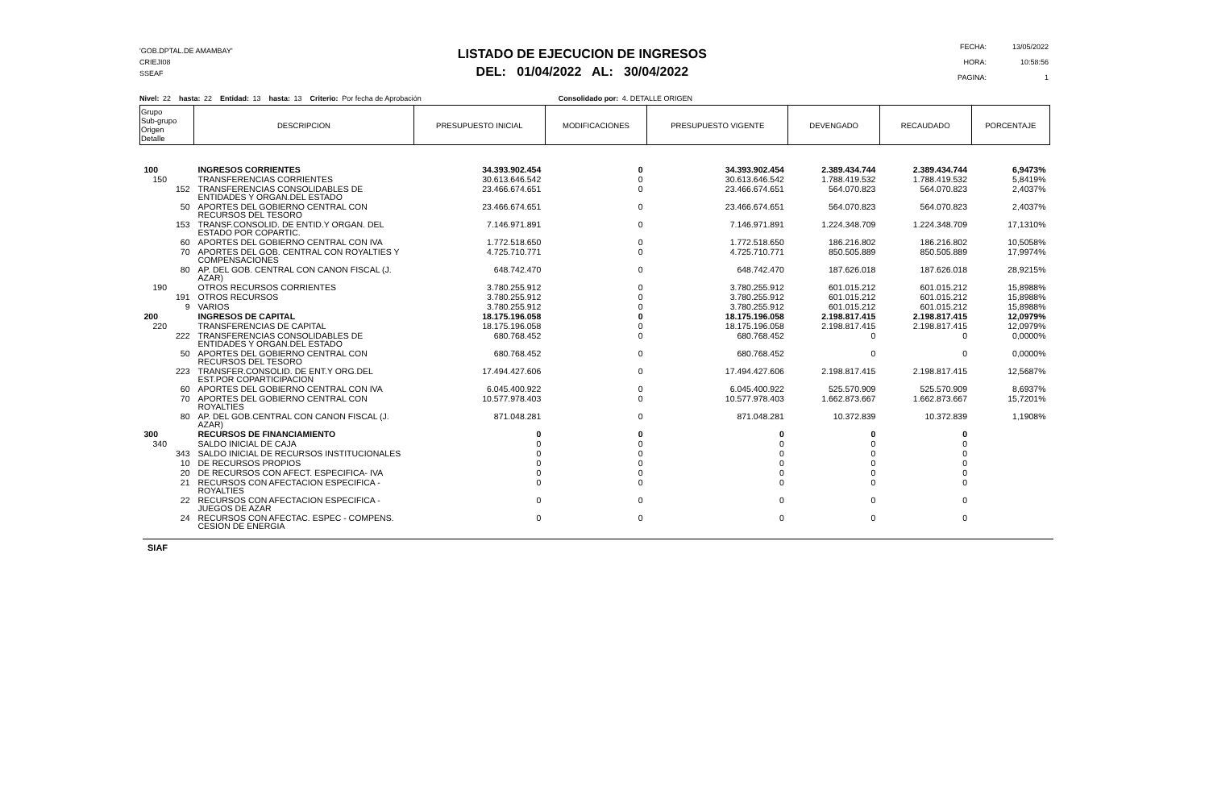'GOB.DPTAL.DE AMAMBAY'
CRIEJI08
SSEAF
LISTADO DE EJECUCION DE INGRESOS
DEL: 01/04/2022 AL: 30/04/2022
| FECHA: | 13/05/2022 |
| HORA: | 10:58:56 |
| PAGINA: | 1 |
Nivel: 22 hasta: 22 Entidad: 13 hasta: 13 Criterio: Por fecha de Aprobación Consolidado por: 4. DETALLE ORIGEN
| Grupo Sub-grupo Origen Detalle | DESCRIPCION | PRESUPUESTO INICIAL | MODIFICACIONES | PRESUPUESTO VIGENTE | DEVENGADO | RECAUDADO | PORCENTAJE |
| --- | --- | --- | --- | --- | --- | --- | --- |
| 100 | INGRESOS CORRIENTES | 34.393.902.454 | 0 | 34.393.902.454 | 2.389.434.744 | 2.389.434.744 | 6,9473% |
| 150 | TRANSFERENCIAS CORRIENTES | 30.613.646.542 | 0 | 30.613.646.542 | 1.788.419.532 | 1.788.419.532 | 5,8419% |
| 152 | TRANSFERENCIAS CONSOLIDABLES DE ENTIDADES Y ORGAN.DEL ESTADO | 23.466.674.651 | 0 | 23.466.674.651 | 564.070.823 | 564.070.823 | 2,4037% |
| 50 | APORTES DEL GOBIERNO CENTRAL CON RECURSOS DEL TESORO | 23.466.674.651 | 0 | 23.466.674.651 | 564.070.823 | 564.070.823 | 2,4037% |
| 153 | TRANSF.CONSOLID. DE ENTID.Y ORGAN. DEL ESTADO POR COPARTIC. | 7.146.971.891 | 0 | 7.146.971.891 | 1.224.348.709 | 1.224.348.709 | 17,1310% |
| 60 | APORTES DEL GOBIERNO CENTRAL CON IVA | 1.772.518.650 | 0 | 1.772.518.650 | 186.216.802 | 186.216.802 | 10,5058% |
| 70 | APORTES DEL GOB. CENTRAL CON ROYALTIES Y COMPENSACIONES | 4.725.710.771 | 0 | 4.725.710.771 | 850.505.889 | 850.505.889 | 17,9974% |
| 80 | AP. DEL GOB. CENTRAL CON CANON FISCAL (J. AZAR) | 648.742.470 | 0 | 648.742.470 | 187.626.018 | 187.626.018 | 28,9215% |
| 190 | OTROS RECURSOS CORRIENTES | 3.780.255.912 | 0 | 3.780.255.912 | 601.015.212 | 601.015.212 | 15,8988% |
| 191 | OTROS RECURSOS | 3.780.255.912 | 0 | 3.780.255.912 | 601.015.212 | 601.015.212 | 15,8988% |
| 9 | VARIOS | 3.780.255.912 | 0 | 3.780.255.912 | 601.015.212 | 601.015.212 | 15,8988% |
| 200 | INGRESOS DE CAPITAL | 18.175.196.058 | 0 | 18.175.196.058 | 2.198.817.415 | 2.198.817.415 | 12,0979% |
| 220 | TRANSFERENCIAS DE CAPITAL | 18.175.196.058 | 0 | 18.175.196.058 | 2.198.817.415 | 2.198.817.415 | 12,0979% |
| 222 | TRANSFERENCIAS CONSOLIDABLES DE ENTIDADES Y ORGAN.DEL ESTADO | 680.768.452 | 0 | 680.768.452 | 0 | 0 | 0,0000% |
| 50 | APORTES DEL GOBIERNO CENTRAL CON RECURSOS DEL TESORO | 680.768.452 | 0 | 680.768.452 | 0 | 0 | 0,0000% |
| 223 | TRANSFER.CONSOLID. DE ENT.Y ORG.DEL EST.POR COPARTICIPACION | 17.494.427.606 | 0 | 17.494.427.606 | 2.198.817.415 | 2.198.817.415 | 12,5687% |
| 60 | APORTES DEL GOBIERNO CENTRAL CON IVA | 6.045.400.922 | 0 | 6.045.400.922 | 525.570.909 | 525.570.909 | 8,6937% |
| 70 | APORTES DEL GOBIERNO CENTRAL CON ROYALTIES | 10.577.978.403 | 0 | 10.577.978.403 | 1.662.873.667 | 1.662.873.667 | 15,7201% |
| 80 | AP. DEL GOB.CENTRAL CON CANON FISCAL (J. AZAR) | 871.048.281 | 0 | 871.048.281 | 10.372.839 | 10.372.839 | 1,1908% |
| 300 | RECURSOS DE FINANCIAMIENTO | 0 | 0 | 0 | 0 | 0 | |
| 340 | SALDO INICIAL DE CAJA | 0 | 0 | 0 | 0 | 0 | |
| 343 | SALDO INICIAL DE RECURSOS INSTITUCIONALES | 0 | 0 | 0 | 0 | 0 | |
| 10 | DE RECURSOS PROPIOS | 0 | 0 | 0 | 0 | 0 | |
| 20 | DE RECURSOS CON AFECT. ESPECIFICA- IVA | 0 | 0 | 0 | 0 | 0 | |
| 21 | RECURSOS CON AFECTACION ESPECIFICA - ROYALTIES | 0 | 0 | 0 | 0 | 0 | |
| 22 | RECURSOS CON AFECTACION ESPECIFICA - JUEGOS DE AZAR | 0 | 0 | 0 | 0 | 0 | |
| 24 | RECURSOS CON AFECTAC. ESPEC - COMPENS. CESION DE ENERGIA | 0 | 0 | 0 | 0 | 0 | |
SIAF